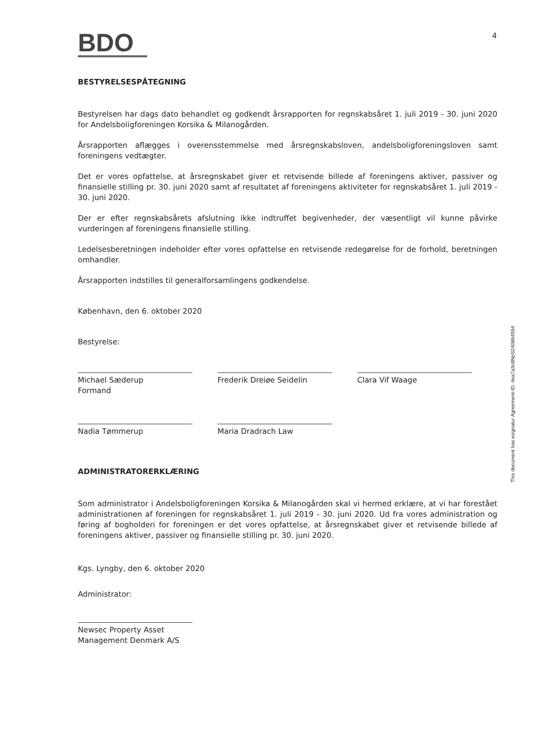4
BDO
BESTYRELSESPÅTEGNING
Bestyrelsen har dags dato behandlet og godkendt årsrapporten for regnskabsåret 1. juli 2019 - 30. juni 2020 for Andelsboligforeningen Korsika & Milanogården.
Årsrapporten aflægges i overensstemmelse med årsregnskabsloven, andelsboligforeningsloven samt foreningens vedtægter.
Det er vores opfattelse, at årsregnskabet giver et retvisende billede af foreningens aktiver, passiver og finansielle stilling pr. 30. juni 2020 samt af resultatet af foreningens aktiviteter for regnskabsåret 1. juli 2019 - 30. juni 2020.
Der er efter regnskabsårets afslutning ikke indtruffet begivenheder, der væsentligt vil kunne påvirke vurderingen af foreningens finansielle stilling.
Ledelsesberetningen indeholder efter vores opfattelse en retvisende redegørelse for de forhold, beretningen omhandler.
Årsrapporten indstilles til generalforsamlingens godkendelse.
København, den 6. oktober 2020
Bestyrelse:
Michael Sæderup
Formand
Frederik Dreiøe Seidelin Clara Vif Waage
Nadia Tømmerup Maria Dradrach Law
ADMINISTRATORERKLÆRING
Som administrator i Andelsboligforeningen Korsika & Milanogården skal vi hermed erklære, at vi har forestået administrationen af foreningen for regnskabsåret 1. juli 2019 - 30. juni 2020. Ud fra vores administration og føring af bogholderi for foreningen er det vores opfattelse, at årsregnskabet giver et retvisende billede af foreningens aktiver, passiver og finansielle stilling pr. 30. juni 2020.
Kgs. Lyngby, den 6. oktober 2020
Administrator:
Newsec Property Asset
Management Denmark A/S
This document has esignatur Agreement-ID: 4ea7a3c8NpS240864554